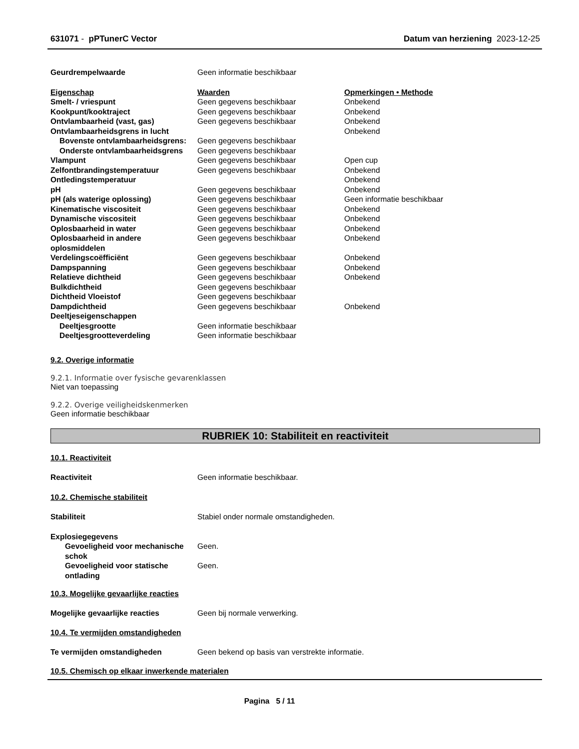631071 - pPTunerC Vector Datum van herziening 2023-12-25
| Geurdrempelwaarde | Geen informatie beschikbaar |
| Eigenschap | Waarden | Opmerkingen • Methode |
| Smelt- / vriespunt | Geen gegevens beschikbaar | Onbekend |
| Kookpunt/kooktraject | Geen gegevens beschikbaar | Onbekend |
| Ontvlambaarheid (vast, gas) | Geen gegevens beschikbaar | Onbekend |
| Ontvlambaarheidsgrens in lucht | | Onbekend |
| Bovenste ontvlambaarheidsgrens: | Geen gegevens beschikbaar | |
| Onderste ontvlambaarheidsgrens | Geen gegevens beschikbaar | |
| Vlampunt | Geen gegevens beschikbaar | Open cup |
| Zelfontbrandingstemperatuur | Geen gegevens beschikbaar | Onbekend |
| Ontledingstemperatuur | | Onbekend |
| pH | Geen gegevens beschikbaar | Onbekend |
| pH (als waterige oplossing) | Geen gegevens beschikbaar | Geen informatie beschikbaar |
| Kinematische viscositeit | Geen gegevens beschikbaar | Onbekend |
| Dynamische viscositeit | Geen gegevens beschikbaar | Onbekend |
| Oplosbaarheid in water | Geen gegevens beschikbaar | Onbekend |
| Oplosbaarheid in andere oplosmiddelen | Geen gegevens beschikbaar | Onbekend |
| Verdelingscoëfficiënt | Geen gegevens beschikbaar | Onbekend |
| Dampspanning | Geen gegevens beschikbaar | Onbekend |
| Relatieve dichtheid | Geen gegevens beschikbaar | Onbekend |
| Bulkdichtheid | Geen gegevens beschikbaar | |
| Dichtheid Vloeistof | Geen gegevens beschikbaar | |
| Dampdichtheid | Geen gegevens beschikbaar | Onbekend |
| Deeltjeseigenschappen | | |
| Deeltjesgrootte | Geen informatie beschikbaar | |
| Deeltjesgrootteverdeling | Geen informatie beschikbaar | |
9.2. Overige informatie
9.2.1. Informatie over fysische gevarenklassen
Niet van toepassing
9.2.2. Overige veiligheidskenmerken
Geen informatie beschikbaar
RUBRIEK 10: Stabiliteit en reactiviteit
10.1. Reactiviteit
| Reactiviteit | Geen informatie beschikbaar. |
10.2. Chemische stabiliteit
| Stabiliteit | Stabiel onder normale omstandigheden. |
| Explosiegegevens | |
| Gevoeligheid voor mechanische schok | Geen. |
| Gevoeligheid voor statische ontlading | Geen. |
10.3. Mogelijke gevaarlijke reacties
| Mogelijke gevaarlijke reacties | Geen bij normale verwerking. |
10.4. Te vermijden omstandigheden
| Te vermijden omstandigheden | Geen bekend op basis van verstrekte informatie. |
10.5. Chemisch op elkaar inwerkende materialen
Pagina 5 / 11